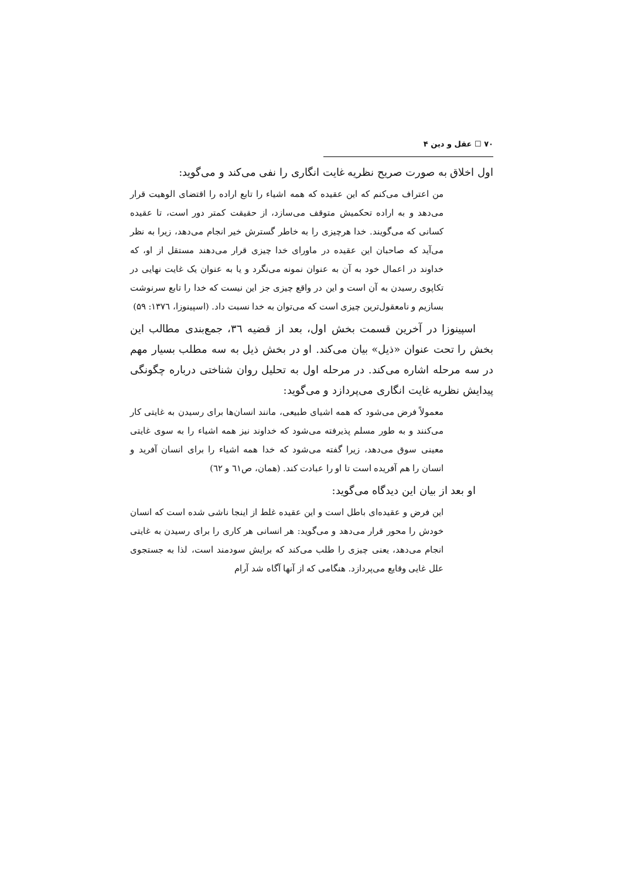۷۰ ☐ عقل و دین ۴
اول اخلاق به صورت صریح نظریه غایت انگاری را نفی می‌کند و می‌گوید:
من اعتراف می‌کنم که این عقیده که همه اشیاء را تابع اراده را اقتضای الوهیت قرار می‌دهد و به اراده تحکمیش متوقف می‌سازد، از حقیقت کمتر دور است، تا عقیده کسانی که می‌گویند. خدا هرچیزی را به خاطر گسترش خیر انجام می‌دهد، زیرا به نظر می‌آید که صاحبان این عقیده در ماورای خدا چیزی قرار می‌دهند مستقل از او، که خداوند در اعمال خود به آن به عنوان نمونه می‌نگرد و یا به عنوان یک غایت نهایی در تکاپوی رسیدن به آن است و این در واقع چیزی جز این نیست که خدا را تابع سرنوشت بسازیم و نامعقول‌ترین چیزی است که می‌توان به خدا نسبت داد. (اسپینوزا، ۱۳۷٦: ۵۹)
اسپینوزا در آخرین قسمت بخش اول، بعد از قضیه ۳٦، جمع‌بندی مطالب این بخش را تحت عنوان «ذیل» بیان می‌کند. او در بخش ذیل به سه مطلب بسیار مهم در سه مرحله اشاره می‌کند. در مرحله اول به تحلیل روان شناختی درباره چگونگی پیدایش نظریه غایت انگاری می‌پردازد و می‌گوید:
معمولاً فرض می‌شود که همه اشیای طبیعی، مانند انسان‌ها برای رسیدن به غایتی کار می‌کنند و به طور مسلم پذیرفته می‌شود که خداوند نیز همه اشیاء را به سوی غایتی معینی سوق می‌دهد، زیرا گفته می‌شود که خدا همه اشیاء را برای انسان آفرید و انسان را هم آفریده است تا او را عبادت کند. (همان، ص٦۱ و ٦۲)
او بعد از بیان این دیدگاه می‌گوید:
این فرض و عقیده‌ای باطل است و این عقیده غلط از اینجا ناشی شده است که انسان خودش را محور قرار می‌دهد و می‌گوید: هر انسانی هر کاری را برای رسیدن به غایتی انجام می‌دهد، یعنی چیزی را طلب می‌کند که برایش سودمند است، لذا به جستجوی علل غایی وقایع می‌پردازد. هنگامی که از آنها آگاه شد آرام